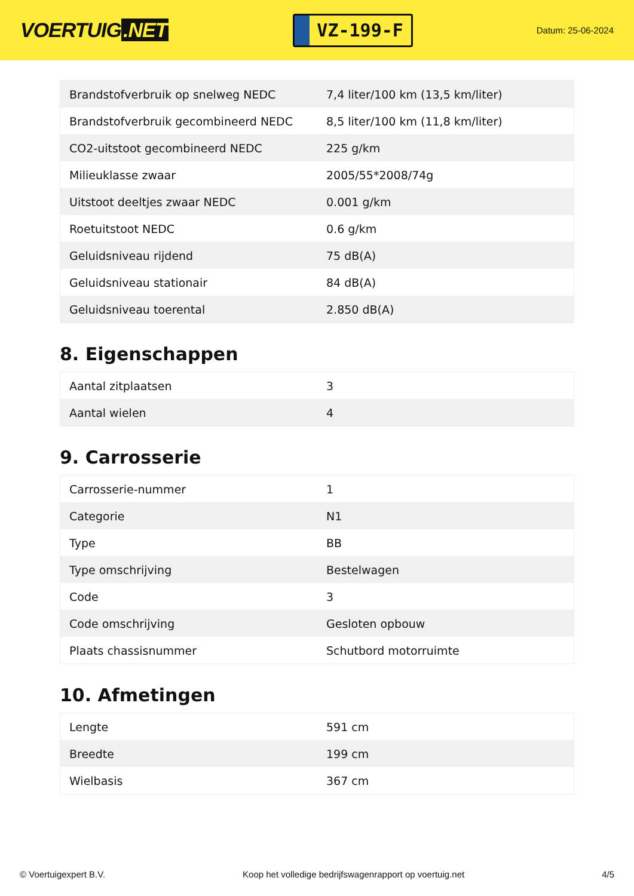VOERTUIG.NET
VZ-199-F
Datum: 25-06-2024
| Brandstofverbruik op snelweg NEDC | 7,4 liter/100 km (13,5 km/liter) |
| Brandstofverbruik gecombineerd NEDC | 8,5 liter/100 km (11,8 km/liter) |
| CO2-uitstoot gecombineerd NEDC | 225 g/km |
| Milieuklasse zwaar | 2005/55*2008/74g |
| Uitstoot deeltjes zwaar NEDC | 0.001 g/km |
| Roetuitstoot NEDC | 0.6 g/km |
| Geluidsniveau rijdend | 75 dB(A) |
| Geluidsniveau stationair | 84 dB(A) |
| Geluidsniveau toerental | 2.850 dB(A) |
8. Eigenschappen
| Aantal zitplaatsen | 3 |
| Aantal wielen | 4 |
9. Carrosserie
| Carrosserie-nummer | 1 |
| Categorie | N1 |
| Type | BB |
| Type omschrijving | Bestelwagen |
| Code | 3 |
| Code omschrijving | Gesloten opbouw |
| Plaats chassisnummer | Schutbord motorruimte |
10. Afmetingen
| Lengte | 591 cm |
| Breedte | 199 cm |
| Wielbasis | 367 cm |
© Voertuigexpert B.V. Koop het volledige bedrijfswagenrapport op voertuig.net 4/5